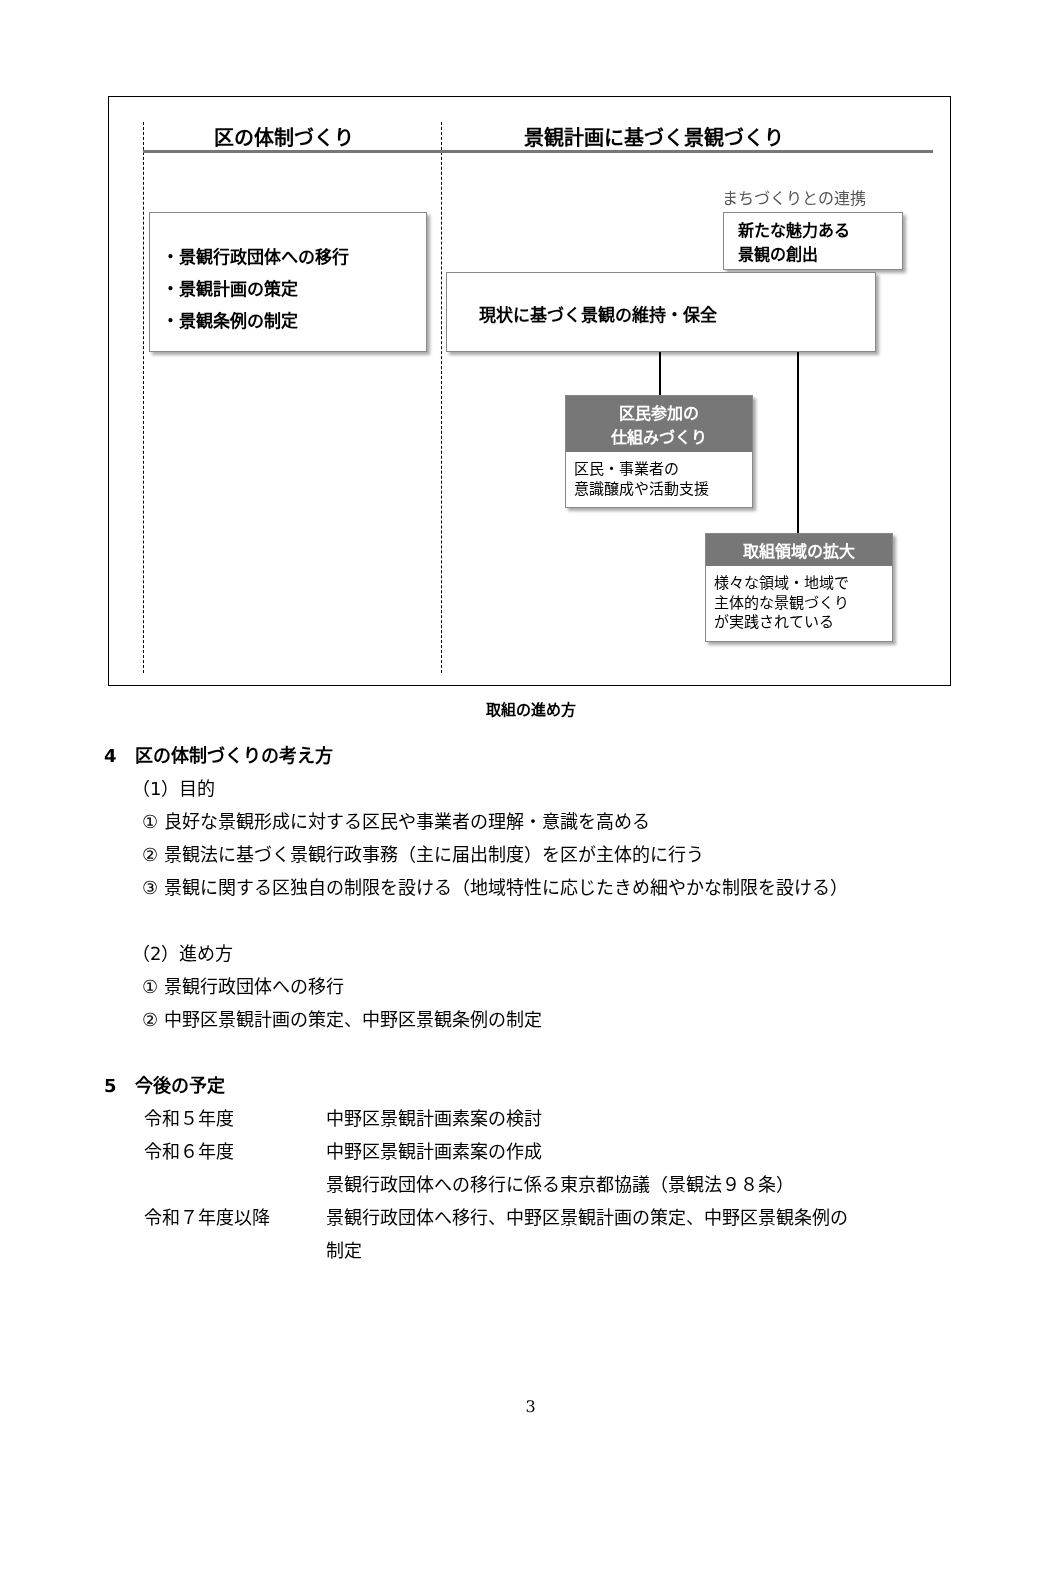区の体制づくり 景観計画に基づく景観づくり
まちづくりとの連携
新たな魅力ある
景観の創出
・景観行政団体への移行
・景観計画の策定
・景観条例の制定
現状に基づく景観の維持・保全
区民参加の
仕組みづくり
区民・事業者の
意識醸成や活動支援
取組領域の拡大
様々な領域・地域で
主体的な景観づくり
が実践されている
取組の進め方
4　区の体制づくりの考え方
（1）目的
① 良好な景観形成に対する区民や事業者の理解・意識を高める
② 景観法に基づく景観行政事務（主に届出制度）を区が主体的に行う
③ 景観に関する区独自の制限を設ける（地域特性に応じたきめ細やかな制限を設ける）
（2）進め方
① 景観行政団体への移行
② 中野区景観計画の策定、中野区景観条例の制定
5　今後の予定
令和５年度 中野区景観計画素案の検討
令和６年度 中野区景観計画素案の作成
景観行政団体への移行に係る東京都協議（景観法９８条）
令和７年度以降 景観行政団体へ移行、中野区景観計画の策定、中野区景観条例の
制定
3